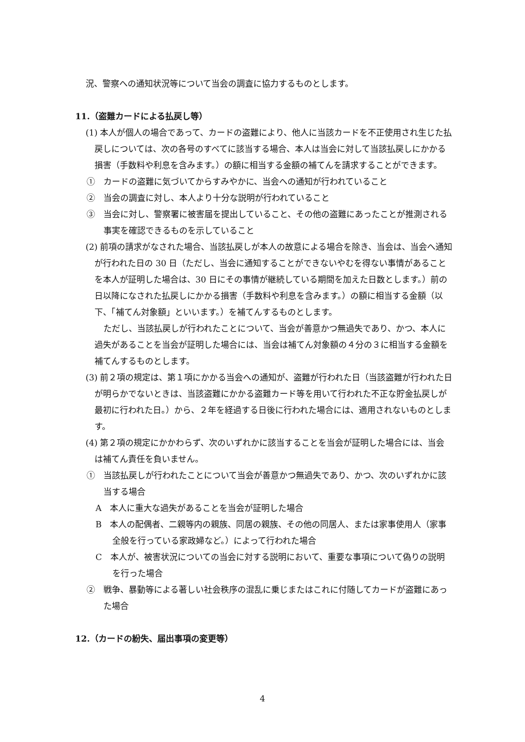況、警察への通知状況等について当会の調査に協力するものとします。
11.（盗難カードによる払戻し等）
(1) 本人が個人の場合であって、カードの盗難により、他人に当該カードを不正使用され生じた払戻しについては、次の各号のすべてに該当する場合、本人は当会に対して当該払戻しにかかる損害（手数料や利息を含みます。）の額に相当する金額の補てんを請求することができます。
①　カードの盗難に気づいてからすみやかに、当会への通知が行われていること
②　当会の調査に対し、本人より十分な説明が行われていること
③　当会に対し、警察署に被害届を提出していること、その他の盗難にあったことが推測される事実を確認できるものを示していること
(2) 前項の請求がなされた場合、当該払戻しが本人の故意による場合を除き、当会は、当会へ通知が行われた日の 30 日（ただし、当会に通知することができないやむを得ない事情があることを本人が証明した場合は、30 日にその事情が継続している期間を加えた日数とします。）前の日以降になされた払戻しにかかる損害（手数料や利息を含みます。）の額に相当する金額（以下、「補てん対象額」といいます。）を補てんするものとします。
ただし、当該払戻しが行われたことについて、当会が善意かつ無過失であり、かつ、本人に過失があることを当会が証明した場合には、当会は補てん対象額の４分の３に相当する金額を補てんするものとします。
(3) 前２項の規定は、第１項にかかる当会への通知が、盗難が行われた日（当該盗難が行われた日が明らかでないときは、当該盗難にかかる盗難カード等を用いて行われた不正な貯金払戻しが最初に行われた日。）から、２年を経過する日後に行われた場合には、適用されないものとします。
(4) 第２項の規定にかかわらず、次のいずれかに該当することを当会が証明した場合には、当会は補てん責任を負いません。
①　当該払戻しが行われたことについて当会が善意かつ無過失であり、かつ、次のいずれかに該当する場合
A　本人に重大な過失があることを当会が証明した場合
B　本人の配偶者、二親等内の親族、同居の親族、その他の同居人、または家事使用人（家事全般を行っている家政婦など。）によって行われた場合
C　本人が、被害状況についての当会に対する説明において、重要な事項について偽りの説明を行った場合
②　戦争、暴動等による著しい社会秩序の混乱に乗じまたはこれに付随してカードが盗難にあった場合
12.（カードの紛失、届出事項の変更等）
4